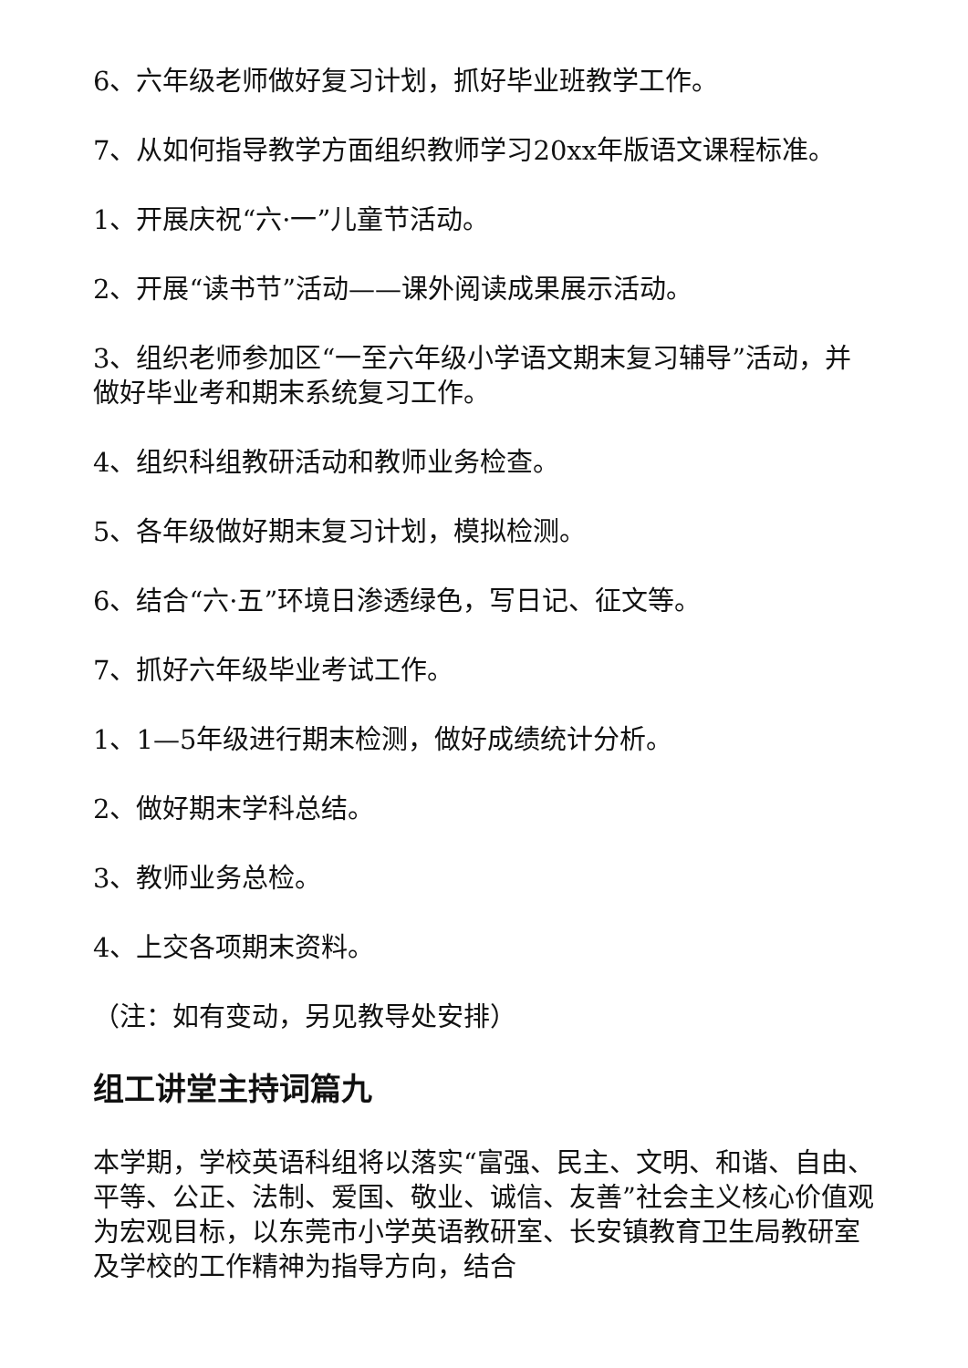6、六年级老师做好复习计划，抓好毕业班教学工作。
7、从如何指导教学方面组织教师学习20xx年版语文课程标准。
1、开展庆祝“六·一”儿童节活动。
2、开展“读书节”活动——课外阅读成果展示活动。
3、组织老师参加区“一至六年级小学语文期末复习辅导”活动，并做好毕业考和期末系统复习工作。
4、组织科组教研活动和教师业务检查。
5、各年级做好期末复习计划，模拟检测。
6、结合“六·五”环境日渗透绿色，写日记、征文等。
7、抓好六年级毕业考试工作。
1、1—5年级进行期末检测，做好成绩统计分析。
2、做好期末学科总结。
3、教师业务总检。
4、上交各项期末资料。
（注：如有变动，另见教导处安排）
组工讲堂主持词篇九
本学期，学校英语科组将以落实“富强、民主、文明、和谐、自由、平等、公正、法制、爱国、敬业、诚信、友善”社会主义核心价值观为宏观目标，以东莞市小学英语教研室、长安镇教育卫生局教研室及学校的工作精神为指导方向，结合